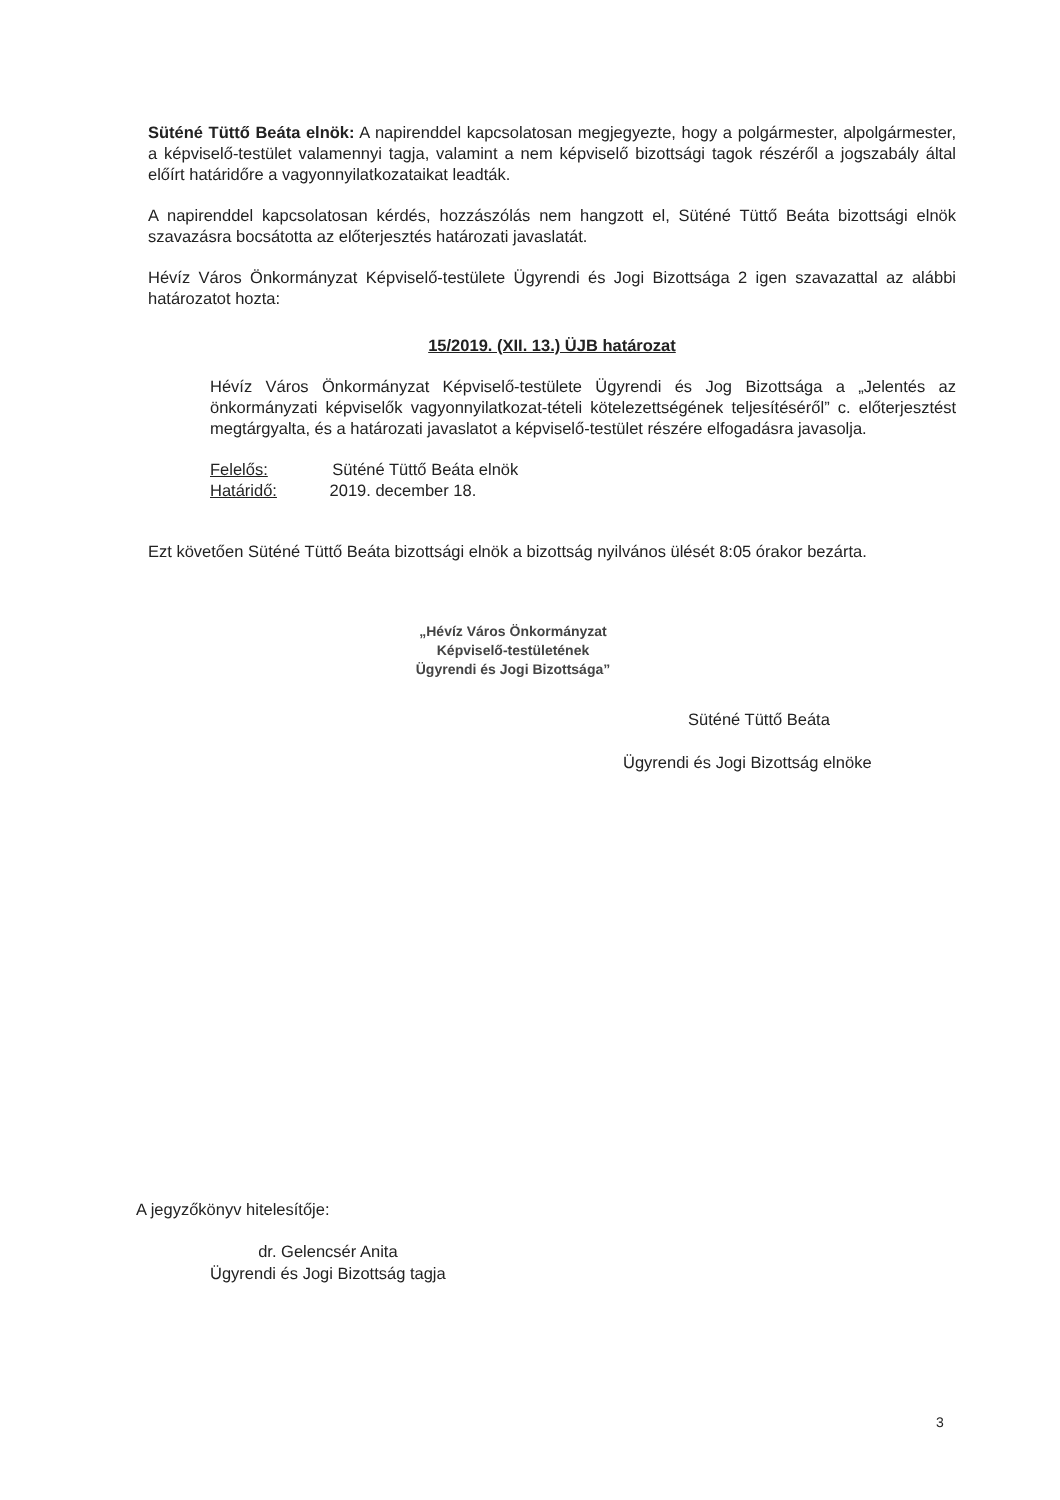Süténé Tüttő Beáta elnök: A napirenddel kapcsolatosan megjegyezte, hogy a polgármester, alpolgármester, a képviselő-testület valamennyi tagja, valamint a nem képviselő bizottsági tagok részéről a jogszabály által előírt határidőre a vagyonnyilatkozataikat leadták.
A napirenddel kapcsolatosan kérdés, hozzászólás nem hangzott el, Süténé Tüttő Beáta bizottsági elnök szavazásra bocsátotta az előterjesztés határozati javaslatát.
Hévíz Város Önkormányzat Képviselő-testülete Ügyrendi és Jogi Bizottsága 2 igen szavazattal az alábbi határozatot hozta:
15/2019. (XII. 13.) ÜJB határozat
Hévíz Város Önkormányzat Képviselő-testülete Ügyrendi és Jog Bizottsága a „Jelentés az önkormányzati képviselők vagyonnyilatkozat-tételi kötelezettségének teljesítéséről” c. előterjesztést megtárgyalta, és a határozati javaslatot a képviselő-testület részére elfogadásra javasolja.
Felelős: Süténé Tüttő Beáta elnök
Határidő: 2019. december 18.
Ezt követően Süténé Tüttő Beáta bizottsági elnök a bizottság nyilvános ülését 8:05 órakor bezárta.
„Hévíz Város Önkormányzat
Képviselő-testületének
Ügyrendi és Jogi Bizottsága”
Süténé Tüttő Beáta
Ügyrendi és Jogi Bizottság elnöke
A jegyzőkönyv hitelesítője:
dr. Gelencsér Anita
Ügyrendi és Jogi Bizottság tagja
3